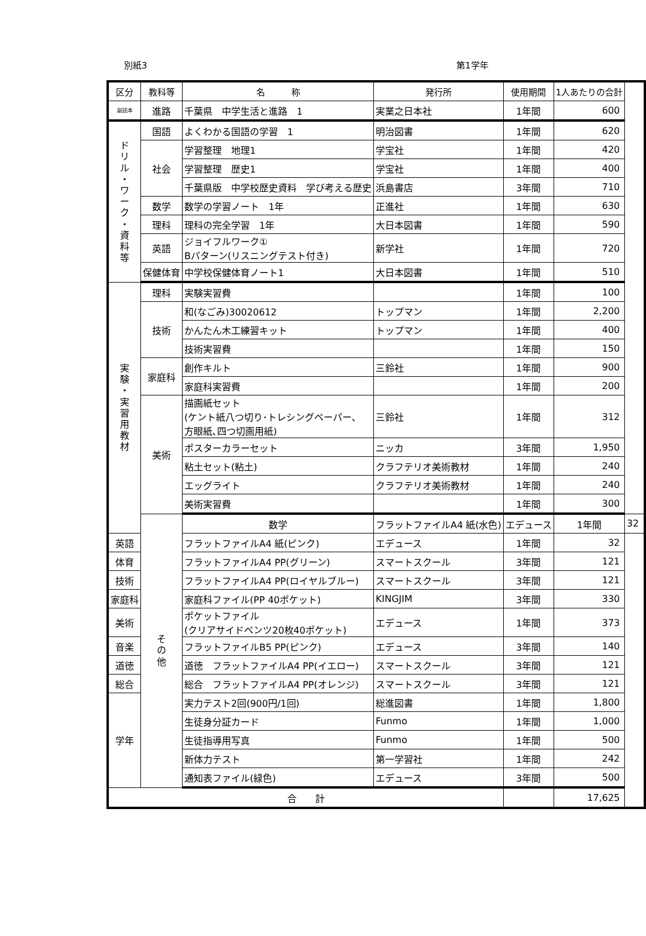別紙3 第1学年
| 区分 | 教科等 | 名 称 | 発行所 | 使用期間 | 1人あたりの合計 | |
| --- | --- | --- | --- | --- | --- | --- |
| 副読本 | 進路 | 千葉県 中学生活と進路 1 | 実業之日本社 | 1年間 | 600 | |
| ド リ ル ・ ワ ー ク ・ 資 料 等 | 国語 | よくわかる国語の学習 1 | 明治図書 | 1年間 | 620 | |
| | 社会 | 学習整理 地理1 | 学宝社 | 1年間 | 420 | |
| | | 学習整理 歴史1 | 学宝社 | 1年間 | 400 | |
| | | 千葉県版 中学校歴史資料 学び考える歴史 | 浜島書店 | 3年間 | 710 | |
| | 数学 | 数学の学習ノート 1年 | 正進社 | 1年間 | 630 | |
| | 理科 | 理科の完全学習 1年 | 大日本図書 | 1年間 | 590 | |
| | 英語 | ジョイフルワーク① Bパターン(リスニングテスト付き) | 新学社 | 1年間 | 720 | |
| | 保健体育 | 中学校保健体育ノート1 | 大日本図書 | 1年間 | 510 | |
| 実 験 ・ 実 習 用 教 材 | 理科 | 実験実習費 | | 1年間 | 100 | |
| | 技術 | 和(なごみ)30020612 | トップマン | 1年間 | 2,200 | |
| | | かんたん木工練習キット | トップマン | 1年間 | 400 | |
| | | 技術実習費 | | 1年間 | 150 | |
| | 家庭科 | 創作キルト | 三鈴社 | 1年間 | 900 | |
| | | 家庭科実習費 | | 1年間 | 200 | |
| | 美術 | 描画紙セット (ケント紙八つ切り･トレシングペーパー、 方眼紙､四つ切画用紙) | 三鈴社 | 1年間 | 312 | |
| | | ポスターカラーセット | ニッカ | 3年間 | 1,950 | |
| | | 粘土セット(粘土) | クラフテリオ美術教材 | 1年間 | 240 | |
| | | エッグライト | クラフテリオ美術教材 | 1年間 | 240 | |
| | | 美術実習費 | | 1年間 | 300 | |
| | そ の 他 | 数学 | フラットファイルA4 紙(水色) | エデュース | 1年間 | 32 |
| 英語 | | フラットファイルA4 紙(ピンク) | エデュース | 1年間 | 32 | |
| 体育 | | フラットファイルA4 PP(グリーン) | スマートスクール | 3年間 | 121 | |
| 技術 | | フラットファイルA4 PP(ロイヤルブルー) | スマートスクール | 3年間 | 121 | |
| 家庭科 | | 家庭科ファイル(PP 40ポケット) | KINGJIM | 3年間 | 330 | |
| 美術 | | ポケットファイル (クリアサイドベンツ20枚40ポケット) | エデュース | 1年間 | 373 | |
| 音楽 | | フラットファイルB5 PP(ピンク) | エデュース | 3年間 | 140 | |
| 道徳 | | 道徳 フラットファイルA4 PP(イエロー) | スマートスクール | 3年間 | 121 | |
| 総合 | | 総合 フラットファイルA4 PP(オレンジ) | スマートスクール | 3年間 | 121 | |
| 学年 | | 実力テスト2回(900円/1回) | 総進図書 | 1年間 | 1,800 | |
| | | 生徒身分証カード | Funmo | 1年間 | 1,000 | |
| | | 生徒指導用写真 | Funmo | 1年間 | 500 | |
| | | 新体力テスト | 第一学習社 | 1年間 | 242 | |
| | | 通知表ファイル(緑色) | エデュース | 3年間 | 500 | |
| 合 計 | | | | | 17,625 | |